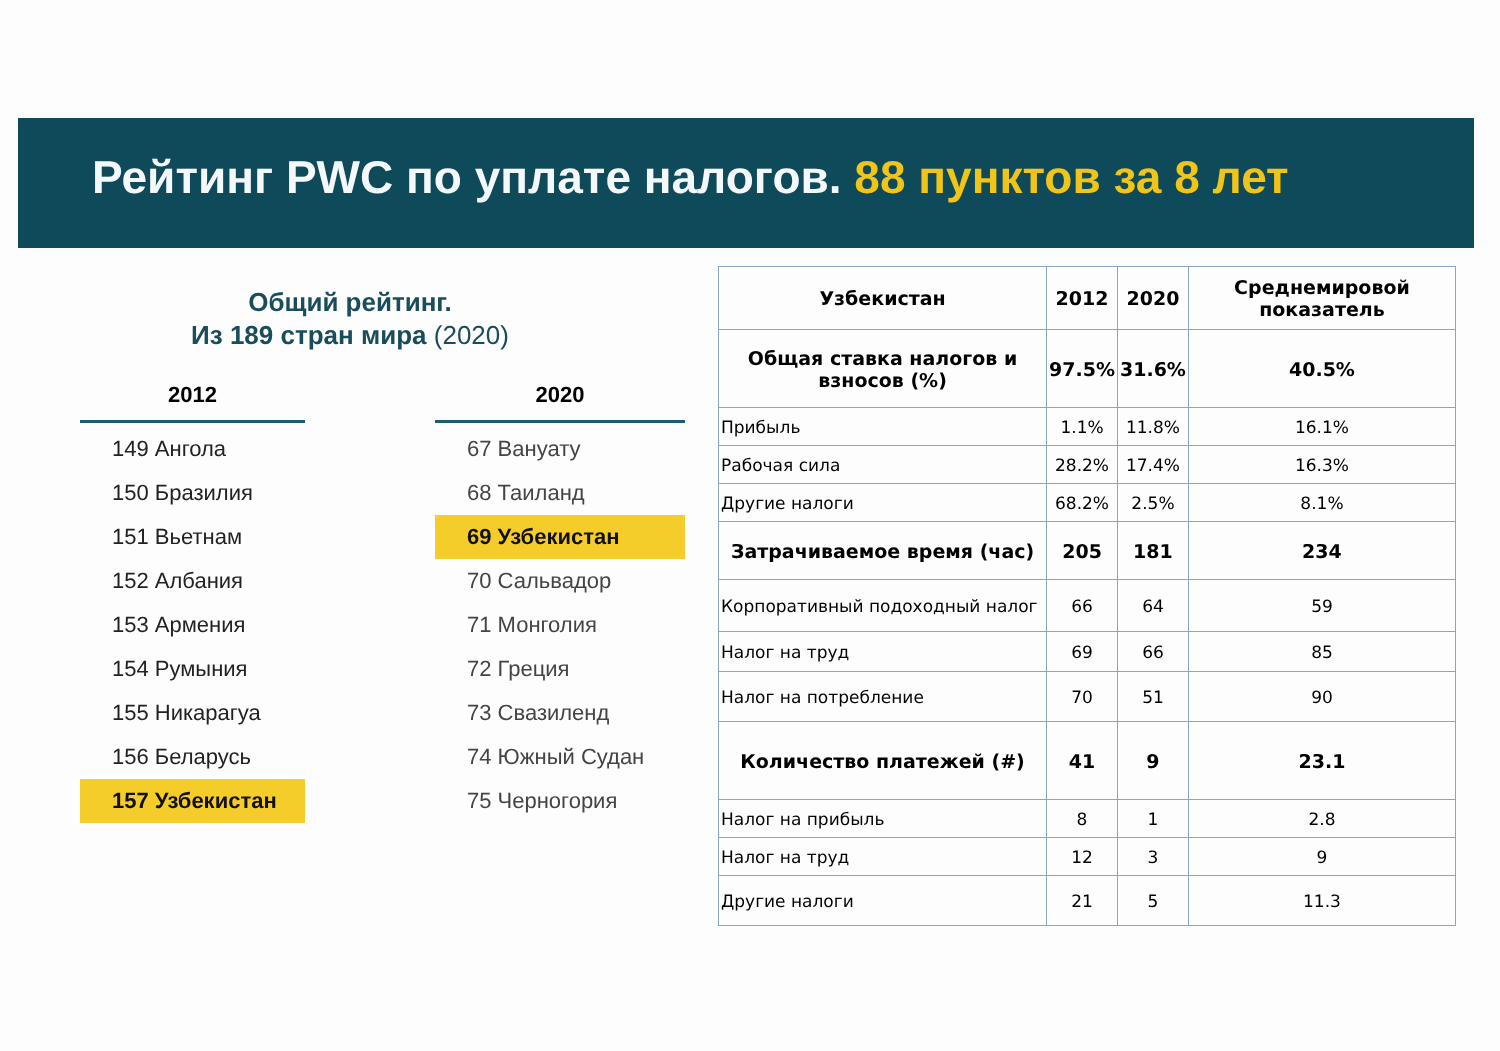Рейтинг PWC по уплате налогов. 88 пунктов за 8 лет
Общий рейтинг.
Из 189 стран мира (2020)
2012
149 Ангола
150 Бразилия
151 Вьетнам
152 Албания
153 Армения
154 Румыния
155 Никарагуа
156 Беларусь
157 Узбекистан
2020
67 Вануату
68 Таиланд
69 Узбекистан
70 Сальвадор
71 Монголия
72 Греция
73 Свазиленд
74 Южный Судан
75 Черногория
| Узбекистан | 2012 | 2020 | Среднемировой показатель |
| --- | --- | --- | --- |
| Общая ставка налогов и взносов (%) | 97.5% | 31.6% | 40.5% |
| Прибыль | 1.1% | 11.8% | 16.1% |
| Рабочая сила | 28.2% | 17.4% | 16.3% |
| Другие налоги | 68.2% | 2.5% | 8.1% |
| Затрачиваемое время (час) | 205 | 181 | 234 |
| Корпоративный подоходный налог | 66 | 64 | 59 |
| Налог на труд | 69 | 66 | 85 |
| Налог на потребление | 70 | 51 | 90 |
| Количество платежей (#) | 41 | 9 | 23.1 |
| Налог на прибыль | 8 | 1 | 2.8 |
| Налог на труд | 12 | 3 | 9 |
| Другие налоги | 21 | 5 | 11.3 |